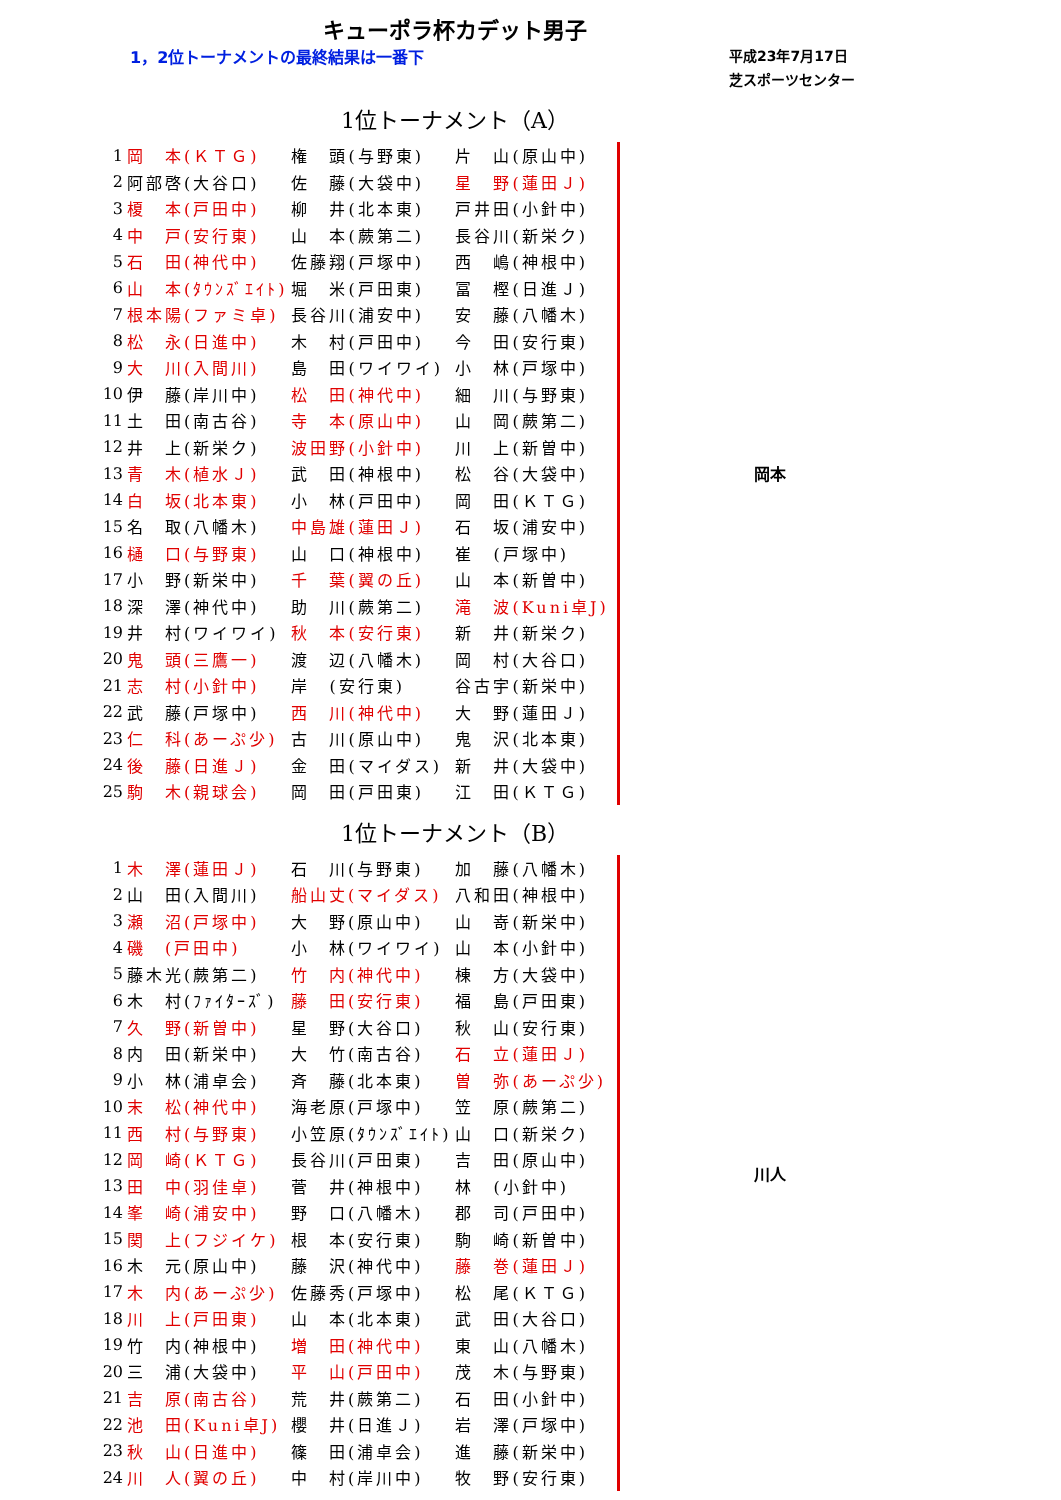キューポラ杯カデット男子
1，2位トーナメントの最終結果は一番下
平成23年7月17日
芝スポーツセンター
1位トーナメント（A）
| 1 | 岡 本(ＫＴＧ) | 権 頭(与野東) | 片 山(原山中) | | 岡本 |
| 2 | 阿部啓(大谷口) | 佐 藤(大袋中) | 星 野(蓮田Ｊ) | | |
| 3 | 榎 本(戸田中) | 柳 井(北本東) | 戸井田(小針中) | | |
| 4 | 中 戸(安行東) | 山 本(蕨第二) | 長谷川(新栄ク) | | |
| 5 | 石 田(神代中) | 佐藤翔(戸塚中) | 西 嶋(神根中) | | |
| 6 | 山 本(ﾀｳﾝｽﾞｴｲﾄ) | 堀 米(戸田東) | 冨 樫(日進Ｊ) | | |
| 7 | 根本陽(ファミ卓) | 長谷川(浦安中) | 安 藤(八幡木) | | |
| 8 | 松 永(日進中) | 木 村(戸田中) | 今 田(安行東) | | |
| 9 | 大 川(入間川) | 島 田(ワイワイ) | 小 林(戸塚中) | | |
| 10 | 伊 藤(岸川中) | 松 田(神代中) | 細 川(与野東) | | |
| 11 | 土 田(南古谷) | 寺 本(原山中) | 山 岡(蕨第二) | | |
| 12 | 井 上(新栄ク) | 波田野(小針中) | 川 上(新曽中) | | |
| 13 | 青 木(植水Ｊ) | 武 田(神根中) | 松 谷(大袋中) | | |
| 14 | 白 坂(北本東) | 小 林(戸田中) | 岡 田(ＫＴＧ) | | |
| 15 | 名 取(八幡木) | 中島雄(蓮田Ｊ) | 石 坂(浦安中) | | |
| 16 | 樋 口(与野東) | 山 口(神根中) | 崔 (戸塚中) | | |
| 17 | 小 野(新栄中) | 千 葉(翼の丘) | 山 本(新曽中) | | |
| 18 | 深 澤(神代中) | 助 川(蕨第二) | 滝 波(Kuni卓J) | | |
| 19 | 井 村(ワイワイ) | 秋 本(安行東) | 新 井(新栄ク) | | |
| 20 | 鬼 頭(三鷹一) | 渡 辺(八幡木) | 岡 村(大谷口) | | |
| 21 | 志 村(小針中) | 岸 (安行東) | 谷古宇(新栄中) | | |
| 22 | 武 藤(戸塚中) | 西 川(神代中) | 大 野(蓮田Ｊ) | | |
| 23 | 仁 科(あーぷ少) | 古 川(原山中) | 鬼 沢(北本東) | | |
| 24 | 後 藤(日進Ｊ) | 金 田(マイダス) | 新 井(大袋中) | | |
| 25 | 駒 木(親球会) | 岡 田(戸田東) | 江 田(ＫＴＧ) | | |
1位トーナメント（B）
| 1 | 木 澤(蓮田Ｊ) | 石 川(与野東) | 加 藤(八幡木) | | 川人 |
| 2 | 山 田(入間川) | 船山丈(マイダス) | 八和田(神根中) | | |
| 3 | 瀬 沼(戸塚中) | 大 野(原山中) | 山 嵜(新栄中) | | |
| 4 | 磯 (戸田中) | 小 林(ワイワイ) | 山 本(小針中) | | |
| 5 | 藤木光(蕨第二) | 竹 内(神代中) | 棟 方(大袋中) | | |
| 6 | 木 村(ﾌｧｲﾀｰｽﾞ) | 藤 田(安行東) | 福 島(戸田東) | | |
| 7 | 久 野(新曽中) | 星 野(大谷口) | 秋 山(安行東) | | |
| 8 | 内 田(新栄中) | 大 竹(南古谷) | 石 立(蓮田Ｊ) | | |
| 9 | 小 林(浦卓会) | 斉 藤(北本東) | 曽 弥(あーぷ少) | | |
| 10 | 末 松(神代中) | 海老原(戸塚中) | 笠 原(蕨第二) | | |
| 11 | 西 村(与野東) | 小笠原(ﾀｳﾝｽﾞｴｲﾄ) | 山 口(新栄ク) | | |
| 12 | 岡 崎(ＫＴＧ) | 長谷川(戸田東) | 吉 田(原山中) | | |
| 13 | 田 中(羽佳卓) | 菅 井(神根中) | 林 (小針中) | | |
| 14 | 峯 崎(浦安中) | 野 口(八幡木) | 郡 司(戸田中) | | |
| 15 | 関 上(フジイケ) | 根 本(安行東) | 駒 崎(新曽中) | | |
| 16 | 木 元(原山中) | 藤 沢(神代中) | 藤 巻(蓮田Ｊ) | | |
| 17 | 木 内(あーぷ少) | 佐藤秀(戸塚中) | 松 尾(ＫＴＧ) | | |
| 18 | 川 上(戸田東) | 山 本(北本東) | 武 田(大谷口) | | |
| 19 | 竹 内(神根中) | 増 田(神代中) | 東 山(八幡木) | | |
| 20 | 三 浦(大袋中) | 平 山(戸田中) | 茂 木(与野東) | | |
| 21 | 吉 原(南古谷) | 荒 井(蕨第二) | 石 田(小針中) | | |
| 22 | 池 田(Kuni卓J) | 櫻 井(日進Ｊ) | 岩 澤(戸塚中) | | |
| 23 | 秋 山(日進中) | 篠 田(浦卓会) | 進 藤(新栄中) | | |
| 24 | 川 人(翼の丘) | 中 村(岸川中) | 牧 野(安行東) | | |